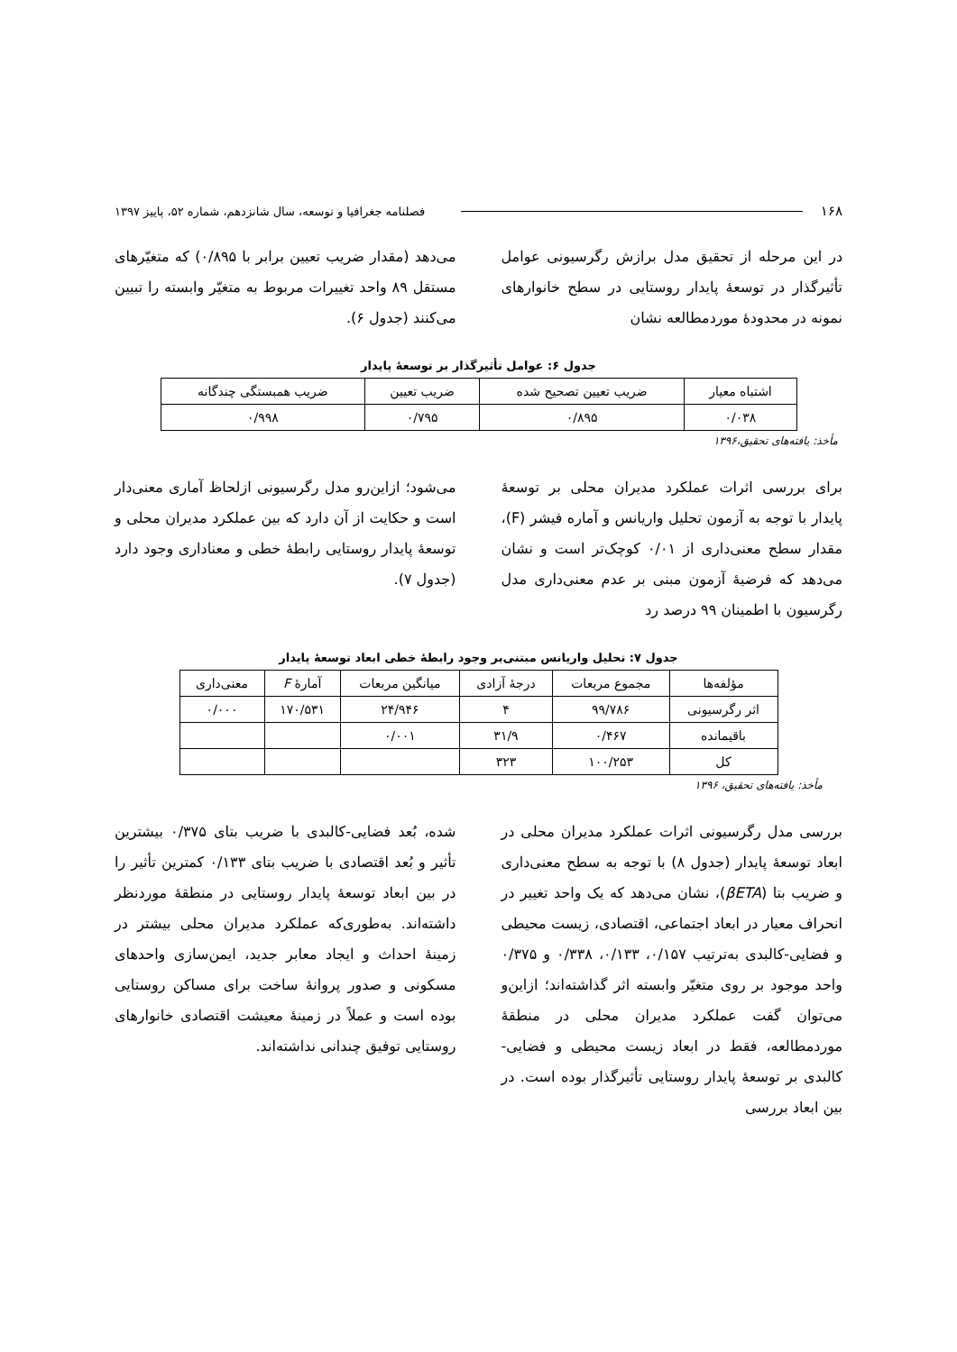۱۶۸ فصلنامه جغرافیا و توسعه، سال شانزدهم، شماره ۵۲، پاییز ۱۳۹۷
در این مرحله از تحقیق مدل برازش رگرسیونی عوامل تأثیرگذار در توسعهٔ پایدار روستایی در سطح خانوارهای نمونه در محدودهٔ موردمطالعه نشان
می‌دهد (مقدار ضریب تعیین برابر با ۰/۸۹۵) که متغیّرهای مستقل ۸۹ واحد تغییرات مربوط به متغیّر وابسته را تبیین می‌کنند (جدول ۶).
جدول ۶: عوامل تأثیرگذار بر توسعهٔ پایدار
| اشتباه معیار | ضریب تعیین تصحیح شده | ضریب تعیین | ضریب همبستگی چندگانه |
| --- | --- | --- | --- |
| ۰/۰۳۸ | ۰/۸۹۵ | ۰/۷۹۵ | ۰/۹۹۸ |
مأخذ: یافته‌های تحقیق،۱۳۹۶
برای بررسی اثرات عملکرد مدیران محلی بر توسعهٔ پایدار با توجه به آزمون تحلیل واریانس و آماره فیشر (F)، مقدار سطح معنی‌داری از ۰/۰۱ کوچک‌تر است و نشان می‌دهد که فرضیهٔ آزمون مبنی بر عدم معنی‌داری مدل رگرسیون با اطمینان ۹۹ درصد رد
می‌شود؛ ازاین‌رو مدل رگرسیونی ازلحاظ آماری معنی‌دار است و حکایت از آن دارد که بین عملکرد مدیران محلی و توسعهٔ پایدار روستایی رابطهٔ خطی و معناداری وجود دارد (جدول ۷).
جدول ۷: تحلیل واریانس مبتنی‌بر وجود رابطهٔ خطی ابعاد توسعهٔ پایدار
| مؤلفه‌ها | مجموع مربعات | درجهٔ آزادی | میانگین مربعات | آمارهٔ F | معنی‌داری |
| --- | --- | --- | --- | --- | --- |
| اثر رگرسیونی | ۹۹/۷۸۶ | ۴ | ۲۴/۹۴۶ | ۱۷۰/۵۳۱ | ۰/۰۰۰ |
| باقیمانده | ۰/۴۶۷ | ۳۱/۹ | ۰/۰۰۱ | | |
| کل | ۱۰۰/۲۵۳ | ۳۲۳ | | | |
مأخذ: یافته‌های تحقیق، ۱۳۹۶
بررسی مدل رگرسیونی اثرات عملکرد مدیران محلی در ابعاد توسعهٔ پایدار (جدول ۸) با توجه به سطح معنی‌داری و ضریب بتا (βETA)، نشان می‌دهد که یک واحد تغییر در انحراف معیار در ابعاد اجتماعی، اقتصادی، زیست محیطی و فضایی-کالبدی به‌ترتیب ۰/۱۵۷، ۰/۱۳۳، ۰/۳۳۸ و ۰/۳۷۵ واحد موجود بر روی متغیّر وابسته اثر گذاشته‌اند؛ ازاین‌و می‌توان گفت عملکرد مدیران محلی در منطقهٔ موردمطالعه، فقط در ابعاد زیست محیطی و فضایی-کالبدی بر توسعهٔ پایدار روستایی تأثیرگذار بوده است. در بین ابعاد بررسی
شده، بُعد فضایی-کالبدی با ضریب بتای ۰/۳۷۵ بیشترین تأثیر و بُعد اقتصادی با ضریب بتای ۰/۱۳۳ کمترین تأثیر را در بین ابعاد توسعهٔ پایدار روستایی در منطقهٔ موردنظر داشته‌اند. به‌طوری‌که عملکرد مدیران محلی بیشتر در زمینهٔ احداث و ایجاد معابر جدید، ایمن‌سازی واحدهای مسکونی و صدور پروانهٔ ساخت برای مساکن روستایی بوده است و عملاً در زمینهٔ معیشت اقتصادی خانوارهای روستایی توفیق چندانی نداشته‌اند.